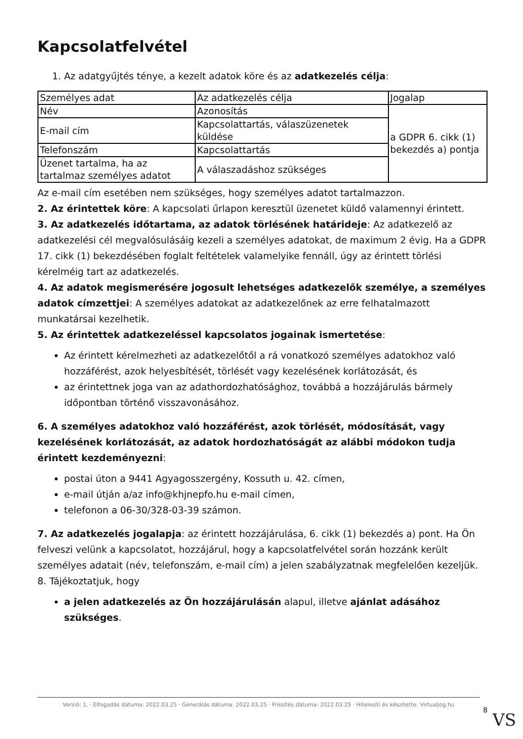Kapcsolatfelvétel
1. Az adatgyűjtés ténye, a kezelt adatok köre és az adatkezelés célja:
| Személyes adat | Az adatkezelés célja | Jogalap |
| Név | Azonosítás | a GDPR 6. cikk (1) bekezdés a) pontja |
| E-mail cím | Kapcsolattartás, válaszüzenetek küldése | |
| Telefonszám | Kapcsolattartás | |
| Üzenet tartalma, ha az tartalmaz személyes adatot | A válaszadáshoz szükséges | |
Az e-mail cím esetében nem szükséges, hogy személyes adatot tartalmazzon.
2. Az érintettek köre: A kapcsolati űrlapon keresztül üzenetet küldő valamennyi érintett.
3. Az adatkezelés időtartama, az adatok törlésének határideje: Az adatkezelő az adatkezelési cél megvalósulásáig kezeli a személyes adatokat, de maximum 2 évig. Ha a GDPR 17. cikk (1) bekezdésében foglalt feltételek valamelyike fennáll, úgy az érintett törlési kérelméig tart az adatkezelés.
4. Az adatok megismerésére jogosult lehetséges adatkezelők személye, a személyes adatok címzettjei: A személyes adatokat az adatkezelőnek az erre felhatalmazott munkatársai kezelhetik.
5. Az érintettek adatkezeléssel kapcsolatos jogainak ismertetése:
Az érintett kérelmezheti az adatkezelőtől a rá vonatkozó személyes adatokhoz való hozzáférést, azok helyesbítését, törlését vagy kezelésének korlátozását, és
az érintettnek joga van az adathordozhatósághoz, továbbá a hozzájárulás bármely időpontban történő visszavonásához.
6. A személyes adatokhoz való hozzáférést, azok törlését, módosítását, vagy kezelésének korlátozását, az adatok hordozhatóságát az alábbi módokon tudja érintett kezdeményezni:
postai úton a 9441 Agyagosszergény, Kossuth u. 42. címen,
e-mail útján a/az info@khjnepfo.hu e-mail címen,
telefonon a 06-30/328-03-39 számon.
7. Az adatkezelés jogalapja: az érintett hozzájárulása, 6. cikk (1) bekezdés a) pont. Ha Ön felveszi velünk a kapcsolatot, hozzájárul, hogy a kapcsolatfelvétel során hozzánk került személyes adatait (név, telefonszám, e-mail cím) a jelen szabályzatnak megfelelően kezeljük.
8. Tájékoztatjuk, hogy
a jelen adatkezelés az Ön hozzájárulásán alapul, illetve ajánlat adásához szükséges.
Verzió: 1. · Elfogadás dátuma: 2022.03.25 · Generálás dátuma: 2022.03.25 · Frissítés dátuma: 2022.03.25 · Hitelesíti és készítette: Virtualjog.hu
8
VS